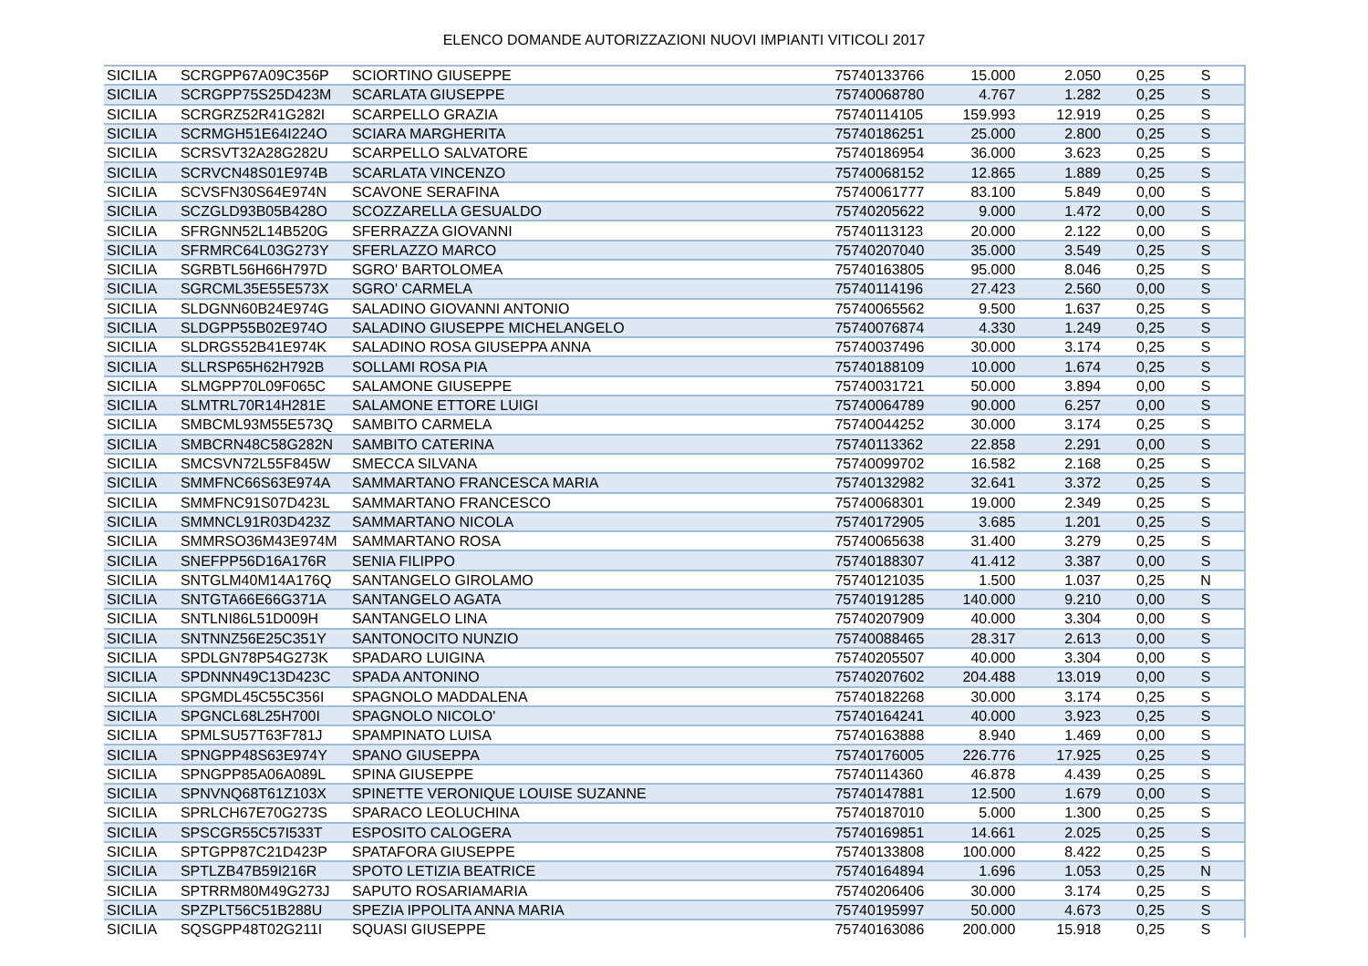ELENCO DOMANDE AUTORIZZAZIONI NUOVI IMPIANTI VITICOLI 2017
| SICILIA | SCRGPP67A09C356P | SCIORTINO GIUSEPPE | 75740133766 | 15.000 | 2.050 | 0,25 | S |
| SICILIA | SCRGPP75S25D423M | SCARLATA GIUSEPPE | 75740068780 | 4.767 | 1.282 | 0,25 | S |
| SICILIA | SCRGRZ52R41G282I | SCARPELLO GRAZIA | 75740114105 | 159.993 | 12.919 | 0,25 | S |
| SICILIA | SCRMGH51E64I224O | SCIARA MARGHERITA | 75740186251 | 25.000 | 2.800 | 0,25 | S |
| SICILIA | SCRSVT32A28G282U | SCARPELLO SALVATORE | 75740186954 | 36.000 | 3.623 | 0,25 | S |
| SICILIA | SCRVCN48S01E974B | SCARLATA VINCENZO | 75740068152 | 12.865 | 1.889 | 0,25 | S |
| SICILIA | SCVSFN30S64E974N | SCAVONE SERAFINA | 75740061777 | 83.100 | 5.849 | 0,00 | S |
| SICILIA | SCZGLD93B05B428O | SCOZZARELLA GESUALDO | 75740205622 | 9.000 | 1.472 | 0,00 | S |
| SICILIA | SFRGNN52L14B520G | SFERRAZZA GIOVANNI | 75740113123 | 20.000 | 2.122 | 0,00 | S |
| SICILIA | SFRMRC64L03G273Y | SFERLAZZO MARCO | 75740207040 | 35.000 | 3.549 | 0,25 | S |
| SICILIA | SGRBTL56H66H797D | SGRO' BARTOLOMEA | 75740163805 | 95.000 | 8.046 | 0,25 | S |
| SICILIA | SGRCML35E55E573X | SGRO' CARMELA | 75740114196 | 27.423 | 2.560 | 0,00 | S |
| SICILIA | SLDGNN60B24E974G | SALADINO GIOVANNI ANTONIO | 75740065562 | 9.500 | 1.637 | 0,25 | S |
| SICILIA | SLDGPP55B02E974O | SALADINO GIUSEPPE MICHELANGELO | 75740076874 | 4.330 | 1.249 | 0,25 | S |
| SICILIA | SLDRGS52B41E974K | SALADINO ROSA GIUSEPPA ANNA | 75740037496 | 30.000 | 3.174 | 0,25 | S |
| SICILIA | SLLRSP65H62H792B | SOLLAMI ROSA PIA | 75740188109 | 10.000 | 1.674 | 0,25 | S |
| SICILIA | SLMGPP70L09F065C | SALAMONE GIUSEPPE | 75740031721 | 50.000 | 3.894 | 0,00 | S |
| SICILIA | SLMTRL70R14H281E | SALAMONE ETTORE LUIGI | 75740064789 | 90.000 | 6.257 | 0,00 | S |
| SICILIA | SMBCML93M55E573Q | SAMBITO CARMELA | 75740044252 | 30.000 | 3.174 | 0,25 | S |
| SICILIA | SMBCRN48C58G282N | SAMBITO CATERINA | 75740113362 | 22.858 | 2.291 | 0,00 | S |
| SICILIA | SMCSVN72L55F845W | SMECCA SILVANA | 75740099702 | 16.582 | 2.168 | 0,25 | S |
| SICILIA | SMMFNC66S63E974A | SAMMARTANO FRANCESCA MARIA | 75740132982 | 32.641 | 3.372 | 0,25 | S |
| SICILIA | SMMFNC91S07D423L | SAMMARTANO FRANCESCO | 75740068301 | 19.000 | 2.349 | 0,25 | S |
| SICILIA | SMMNCL91R03D423Z | SAMMARTANO NICOLA | 75740172905 | 3.685 | 1.201 | 0,25 | S |
| SICILIA | SMMRSO36M43E974M | SAMMARTANO ROSA | 75740065638 | 31.400 | 3.279 | 0,25 | S |
| SICILIA | SNEFPP56D16A176R | SENIA FILIPPO | 75740188307 | 41.412 | 3.387 | 0,00 | S |
| SICILIA | SNTGLM40M14A176Q | SANTANGELO GIROLAMO | 75740121035 | 1.500 | 1.037 | 0,25 | N |
| SICILIA | SNTGTA66E66G371A | SANTANGELO AGATA | 75740191285 | 140.000 | 9.210 | 0,00 | S |
| SICILIA | SNTLNI86L51D009H | SANTANGELO LINA | 75740207909 | 40.000 | 3.304 | 0,00 | S |
| SICILIA | SNTNNZ56E25C351Y | SANTONOCITO NUNZIO | 75740088465 | 28.317 | 2.613 | 0,00 | S |
| SICILIA | SPDLGN78P54G273K | SPADARO LUIGINA | 75740205507 | 40.000 | 3.304 | 0,00 | S |
| SICILIA | SPDNNN49C13D423C | SPADA ANTONINO | 75740207602 | 204.488 | 13.019 | 0,00 | S |
| SICILIA | SPGMDL45C55C356I | SPAGNOLO MADDALENA | 75740182268 | 30.000 | 3.174 | 0,25 | S |
| SICILIA | SPGNCL68L25H700I | SPAGNOLO NICOLO' | 75740164241 | 40.000 | 3.923 | 0,25 | S |
| SICILIA | SPMLSU57T63F781J | SPAMPINATO LUISA | 75740163888 | 8.940 | 1.469 | 0,00 | S |
| SICILIA | SPNGPP48S63E974Y | SPANO GIUSEPPA | 75740176005 | 226.776 | 17.925 | 0,25 | S |
| SICILIA | SPNGPP85A06A089L | SPINA GIUSEPPE | 75740114360 | 46.878 | 4.439 | 0,25 | S |
| SICILIA | SPNVNQ68T61Z103X | SPINETTE VERONIQUE LOUISE SUZANNE | 75740147881 | 12.500 | 1.679 | 0,00 | S |
| SICILIA | SPRLCH67E70G273S | SPARACO LEOLUCHINA | 75740187010 | 5.000 | 1.300 | 0,25 | S |
| SICILIA | SPSCGR55C57I533T | ESPOSITO CALOGERA | 75740169851 | 14.661 | 2.025 | 0,25 | S |
| SICILIA | SPTGPP87C21D423P | SPATAFORA GIUSEPPE | 75740133808 | 100.000 | 8.422 | 0,25 | S |
| SICILIA | SPTLZB47B59I216R | SPOTO LETIZIA BEATRICE | 75740164894 | 1.696 | 1.053 | 0,25 | N |
| SICILIA | SPTRRM80M49G273J | SAPUTO ROSARIAMARIA | 75740206406 | 30.000 | 3.174 | 0,25 | S |
| SICILIA | SPZPLT56C51B288U | SPEZIA IPPOLITA ANNA MARIA | 75740195997 | 50.000 | 4.673 | 0,25 | S |
| SICILIA | SQSGPP48T02G211I | SQUASI GIUSEPPE | 75740163086 | 200.000 | 15.918 | 0,25 | S |